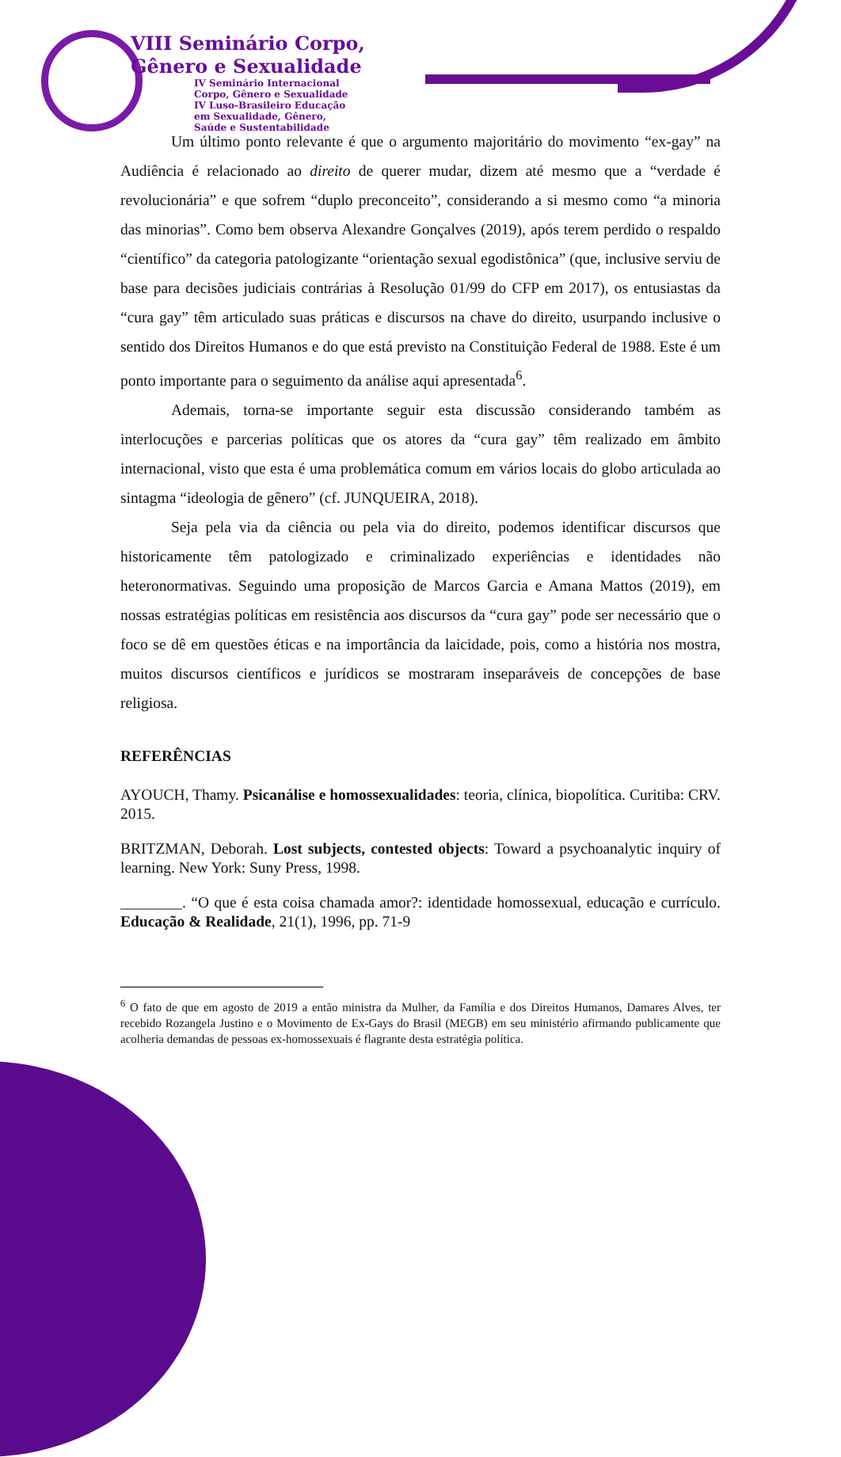VIII Seminário Corpo,
Gênero e Sexualidade
IV Seminário Internacional
Corpo, Gênero e Sexualidade
IV Luso-Brasileiro Educação
em Sexualidade, Gênero,
Saúde e Sustentabilidade
Um último ponto relevante é que o argumento majoritário do movimento “ex-gay” na Audiência é relacionado ao direito de querer mudar, dizem até mesmo que a “verdade é revolucionária” e que sofrem “duplo preconceito”, considerando a si mesmo como “a minoria das minorias”. Como bem observa Alexandre Gonçalves (2019), após terem perdido o respaldo “científico” da categoria patologizante “orientação sexual egodistônica” (que, inclusive serviu de base para decisões judiciais contrárias à Resolução 01/99 do CFP em 2017), os entusiastas da “cura gay” têm articulado suas práticas e discursos na chave do direito, usurpando inclusive o sentido dos Direitos Humanos e do que está previsto na Constituição Federal de 1988. Este é um ponto importante para o seguimento da análise aqui apresentada<sup>6</sup>.
Ademais, torna-se importante seguir esta discussão considerando também as interlocuções e parcerias políticas que os atores da “cura gay” têm realizado em âmbito internacional, visto que esta é uma problemática comum em vários locais do globo articulada ao sintagma “ideologia de gênero” (cf. JUNQUEIRA, 2018).
Seja pela via da ciência ou pela via do direito, podemos identificar discursos que historicamente têm patologizado e criminalizado experiências e identidades não heteronormativas. Seguindo uma proposição de Marcos Garcia e Amana Mattos (2019), em nossas estratégias políticas em resistência aos discursos da “cura gay” pode ser necessário que o foco se dê em questões éticas e na importância da laicidade, pois, como a história nos mostra, muitos discursos científicos e jurídicos se mostraram inseparáveis de concepções de base religiosa.
REFERÊNCIAS
AYOUCH, Thamy. Psicanálise e homossexualidades: teoria, clínica, biopolítica. Curitiba: CRV. 2015.
BRITZMAN, Deborah. Lost subjects, contested objects: Toward a psychoanalytic inquiry of learning. New York: Suny Press, 1998.
________. “O que é esta coisa chamada amor?: identidade homossexual, educação e currículo. Educação & Realidade, 21(1), 1996, pp. 71-9
<sup>6</sup> O fato de que em agosto de 2019 a então ministra da Mulher, da Família e dos Direitos Humanos, Damares Alves, ter recebido Rozangela Justino e o Movimento de Ex-Gays do Brasil (MEGB) em seu ministério afirmando publicamente que acolheria demandas de pessoas ex-homossexuais é flagrante desta estratégia política.